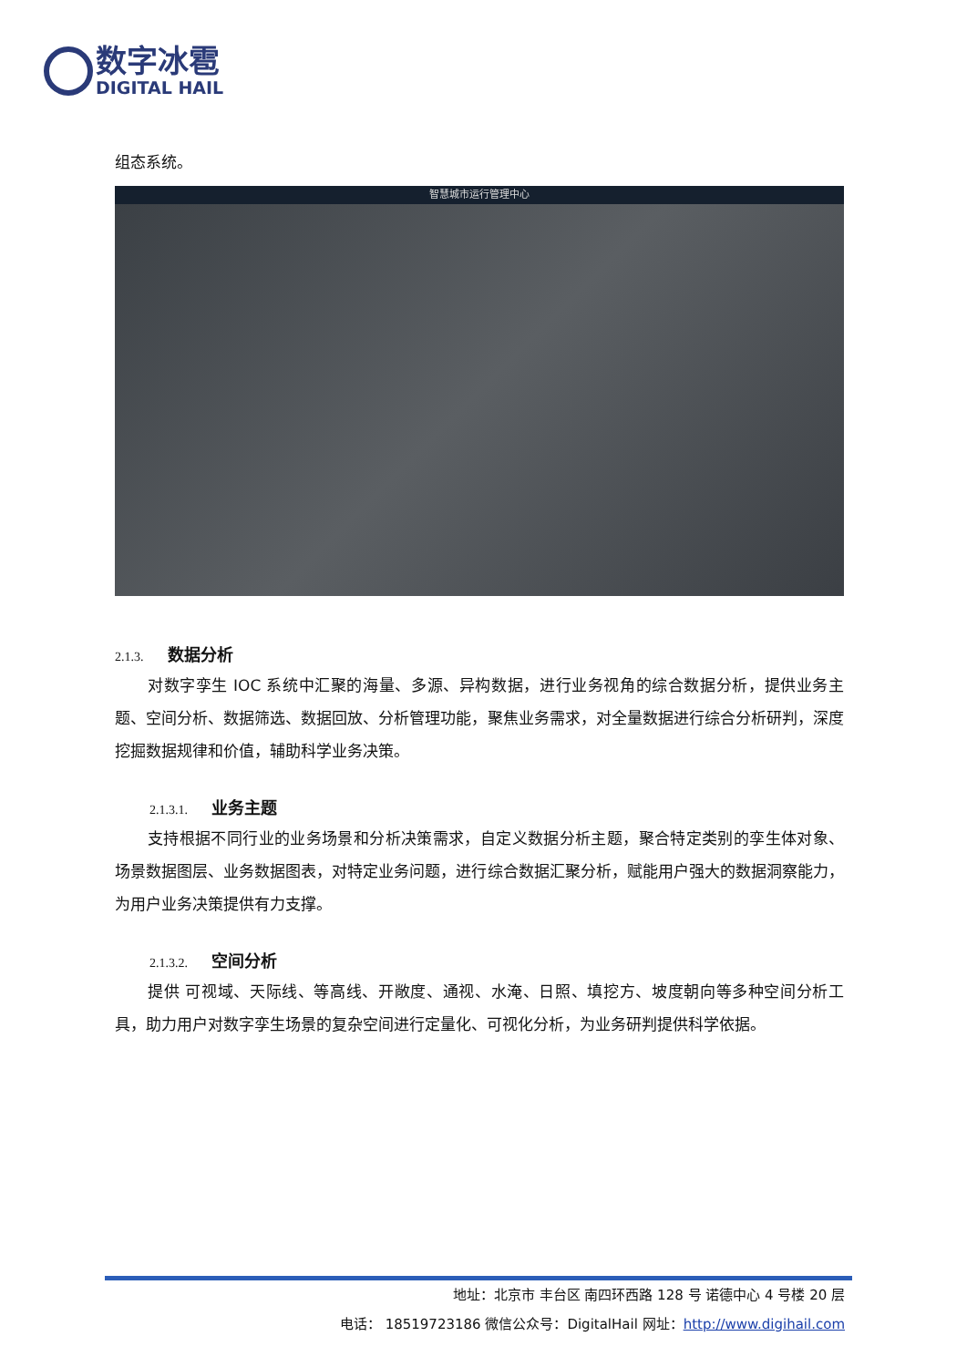数字冰雹
DIGITAL HAIL
组态系统。
智慧城市运行管理中心
2.1.3. 数据分析
对数字孪生 IOC 系统中汇聚的海量、多源、异构数据，进行业务视角的综合数据分析，提供业务主题、空间分析、数据筛选、数据回放、分析管理功能，聚焦业务需求，对全量数据进行综合分析研判，深度挖掘数据规律和价值，辅助科学业务决策。
2.1.3.1. 业务主题
支持根据不同行业的业务场景和分析决策需求，自定义数据分析主题，聚合特定类别的孪生体对象、场景数据图层、业务数据图表，对特定业务问题，进行综合数据汇聚分析，赋能用户强大的数据洞察能力，为用户业务决策提供有力支撑。
2.1.3.2. 空间分析
提供 可视域、天际线、等高线、开敞度、通视、水淹、日照、填挖方、坡度朝向等多种空间分析工具，助力用户对数字孪生场景的复杂空间进行定量化、可视化分析，为业务研判提供科学依据。
地址：北京市 丰台区 南四环西路 128 号 诺德中心 4 号楼 20 层
电话： 18519723186 微信公众号：DigitalHail 网址：http://www.digihail.com